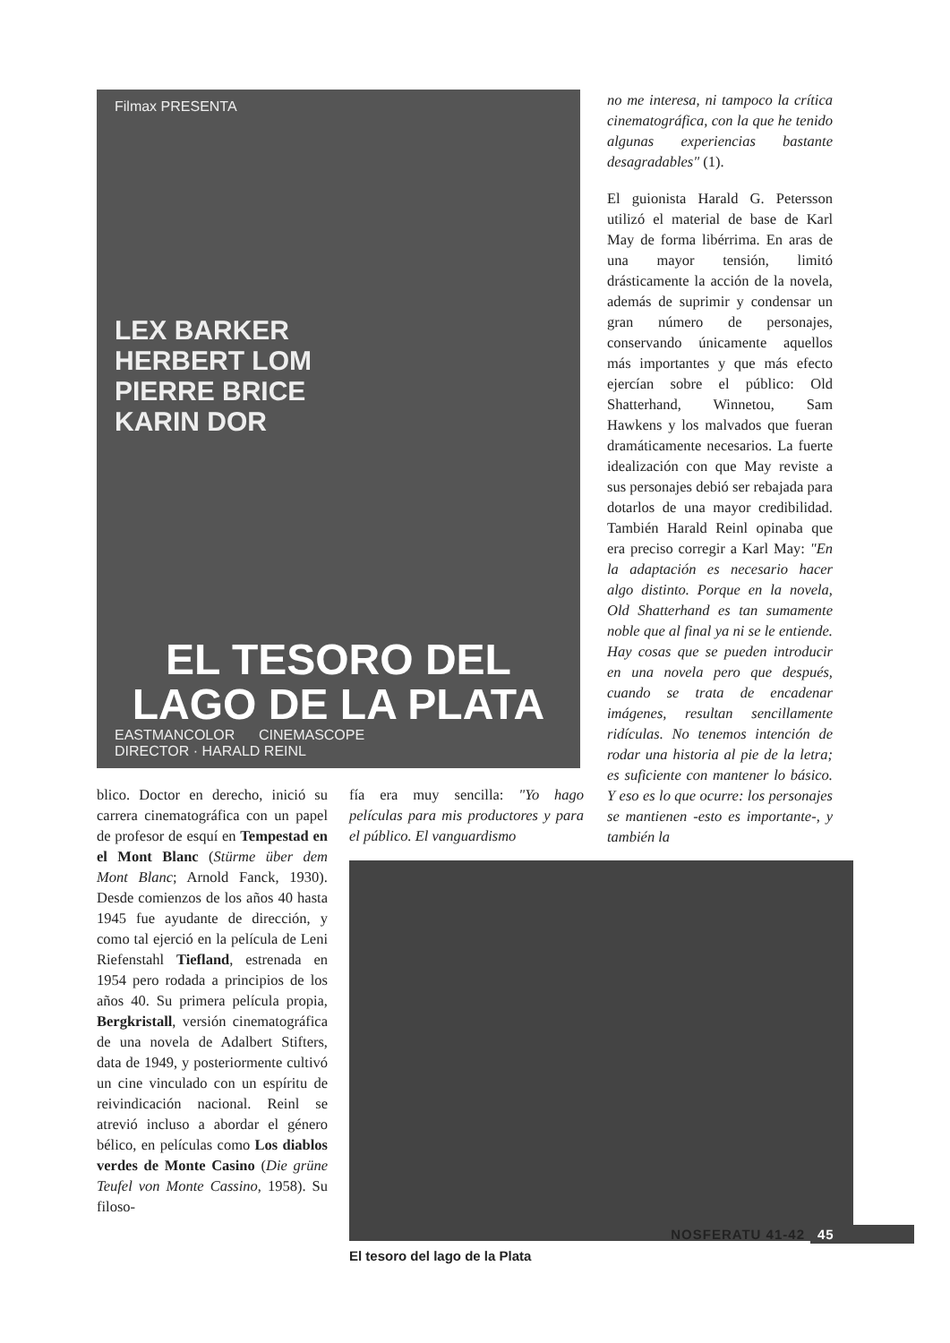Filmax PRESENTA
LEX BARKER
HERBERT LOM
PIERRE BRICE
KARIN DOR
EL TESORO DEL LAGO DE LA PLATA
EASTMANCOLOR CINEMASCOPE
DIRECTOR · HARALD REINL
no me interesa, ni tampoco la crítica cinematográfica, con la que he tenido algunas experiencias bastante desagradables" (1).
El guionista Harald G. Petersson utilizó el material de base de Karl May de forma libérrima. En aras de una mayor tensión, limitó drásticamente la acción de la novela, además de suprimir y condensar un gran número de personajes, conservando únicamente aquellos más importantes y que más efecto ejercían sobre el público: Old Shatterhand, Winnetou, Sam Hawkens y los malvados que fueran dramáticamente necesarios. La fuerte idealización con que May reviste a sus personajes debió ser rebajada para dotarlos de una mayor credibilidad. También Harald Reinl opinaba que era preciso corregir a Karl May: "En la adaptación es necesario hacer algo distinto. Porque en la novela, Old Shatterhand es tan sumamente noble que al final ya ni se le entiende. Hay cosas que se pueden introducir en una novela pero que después, cuando se trata de encadenar imágenes, resultan sencillamente ridículas. No tenemos intención de rodar una historia al pie de la letra; es suficiente con mantener lo básico. Y eso es lo que ocurre: los personajes se mantienen -esto es importante-, y también la
blico. Doctor en derecho, inició su carrera cinematográfica con un papel de profesor de esquí en Tempestad en el Mont Blanc (Stürme über dem Mont Blanc; Arnold Fanck, 1930). Desde comienzos de los años 40 hasta 1945 fue ayudante de dirección, y como tal ejerció en la película de Leni Riefenstahl Tiefland, estrenada en 1954 pero rodada a principios de los años 40. Su primera película propia, Bergkristall, versión cinematográfica de una novela de Adalbert Stifters, data de 1949, y posteriormente cultivó un cine vinculado con un espíritu de reivindicación nacional. Reinl se atrevió incluso a abordar el género bélico, en películas como Los diablos verdes de Monte Casino (Die grüne Teufel von Monte Cassino, 1958). Su filoso-
fía era muy sencilla: "Yo hago películas para mis productores y para el público. El vanguardismo
El tesoro del lago de la Plata
NOSFERATU 41-42 45